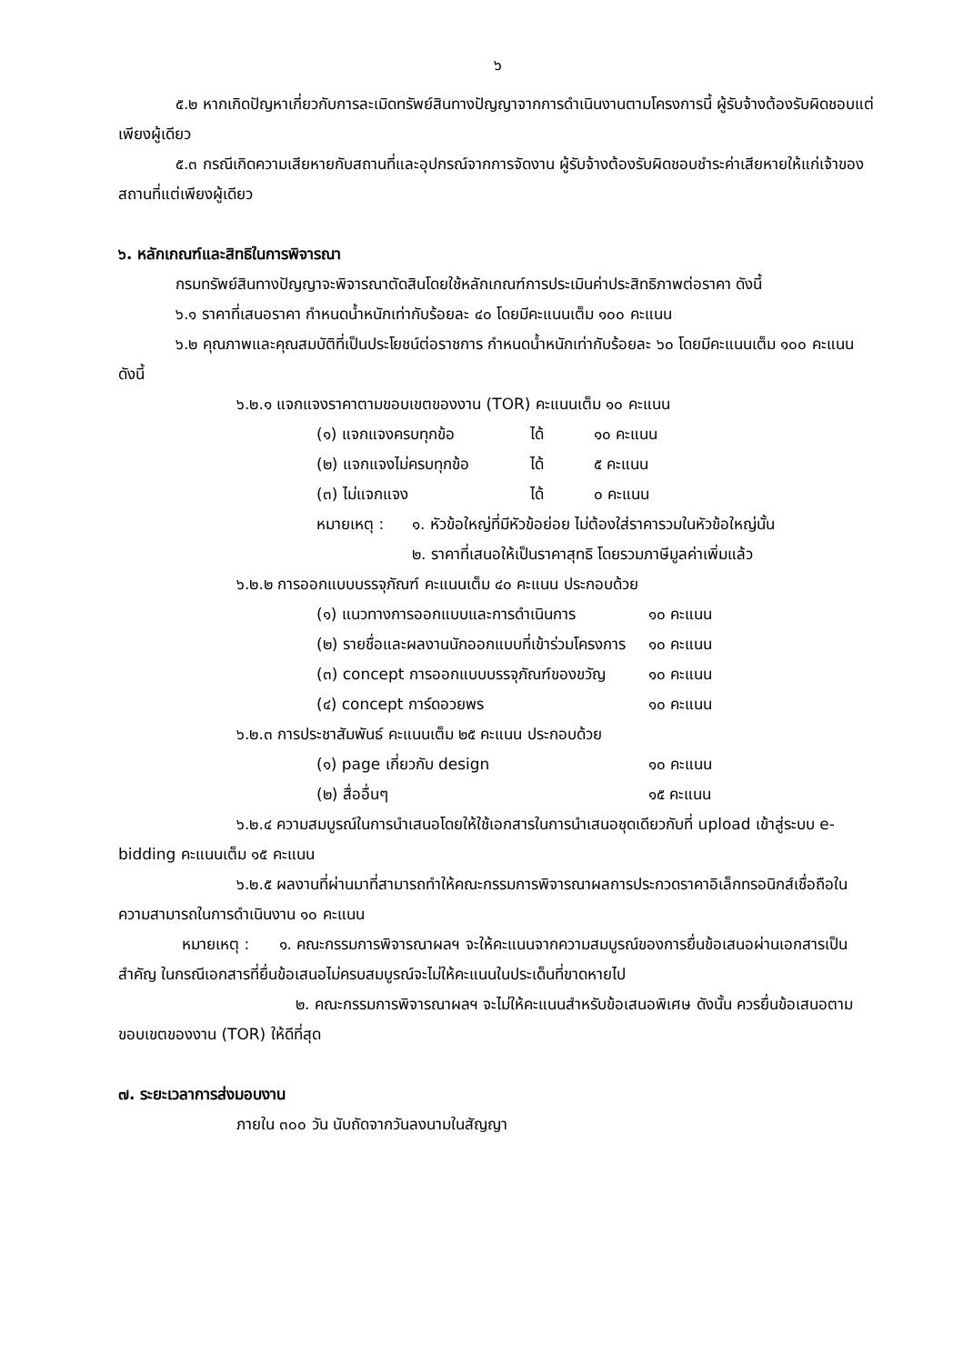๖
๕.๒ หากเกิดปัญหาเกี่ยวกับการละเมิดทรัพย์สินทางปัญญาจากการดำเนินงานตามโครงการนี้ ผู้รับจ้างต้องรับผิดชอบแต่เพียงผู้เดียว
๕.๓ กรณีเกิดความเสียหายกับสถานที่และอุปกรณ์จากการจัดงาน ผู้รับจ้างต้องรับผิดชอบชำระค่าเสียหายให้แก่เจ้าของสถานที่แต่เพียงผู้เดียว
๖. หลักเกณฑ์และสิทธิในการพิจารณา
กรมทรัพย์สินทางปัญญาจะพิจารณาตัดสินโดยใช้หลักเกณฑ์การประเมินค่าประสิทธิภาพต่อราคา ดังนี้
๖.๑ ราคาที่เสนอราคา กำหนดน้ำหนักเท่ากับร้อยละ ๔๐ โดยมีคะแนนเต็ม ๑๐๐ คะแนน
๖.๒ คุณภาพและคุณสมบัติที่เป็นประโยชน์ต่อราชการ กำหนดน้ำหนักเท่ากับร้อยละ ๖๐ โดยมีคะแนนเต็ม ๑๐๐ คะแนน ดังนี้
๖.๒.๑ แจกแจงราคาตามขอบเขตของงาน (TOR) คะแนนเต็ม ๑๐ คะแนน
(๑) แจกแจงครบทุกข้อ ได้ ๑๐ คะแนน
(๒) แจกแจงไม่ครบทุกข้อ ได้ ๕ คะแนน
(๓) ไม่แจกแจง ได้ ๐ คะแนน
หมายเหตุ : ๑. หัวข้อใหญ่ที่มีหัวข้อย่อย ไม่ต้องใส่ราคารวมในหัวข้อใหญ่นั้น
๒. ราคาที่เสนอให้เป็นราคาสุทธิ โดยรวมภาษีมูลค่าเพิ่มแล้ว
๖.๒.๒ การออกแบบบรรจุภัณฑ์ คะแนนเต็ม ๔๐ คะแนน ประกอบด้วย
(๑) แนวทางการออกแบบและการดำเนินการ ๑๐ คะแนน
(๒) รายชื่อและผลงานนักออกแบบที่เข้าร่วมโครงการ ๑๐ คะแนน
(๓) concept การออกแบบบรรจุภัณฑ์ของขวัญ ๑๐ คะแนน
(๔) concept การ์ดอวยพร ๑๐ คะแนน
๖.๒.๓ การประชาสัมพันธ์ คะแนนเต็ม ๒๕ คะแนน ประกอบด้วย
(๑) page เกี่ยวกับ design ๑๐ คะแนน
(๒) สื่ออื่นๆ ๑๕ คะแนน
๖.๒.๔ ความสมบูรณ์ในการนำเสนอโดยให้ใช้เอกสารในการนำเสนอชุดเดียวกับที่ upload เข้าสู่ระบบ e-bidding คะแนนเต็ม ๑๕ คะแนน
๖.๒.๕ ผลงานที่ผ่านมาที่สามารถทำให้คณะกรรมการพิจารณาผลการประกวดราคาอิเล็กทรอนิกส์เชื่อถือในความสามารถในการดำเนินงาน ๑๐ คะแนน
หมายเหตุ : ๑. คณะกรรมการพิจารณาผลฯ จะให้คะแนนจากความสมบูรณ์ของการยื่นข้อเสนอผ่านเอกสารเป็นสำคัญ ในกรณีเอกสารที่ยื่นข้อเสนอไม่ครบสมบูรณ์จะไม่ให้คะแนนในประเด็นที่ขาดหายไป
๒. คณะกรรมการพิจารณาผลฯ จะไม่ให้คะแนนสำหรับข้อเสนอพิเศษ ดังนั้น ควรยื่นข้อเสนอตามขอบเขตของงาน (TOR) ให้ดีที่สุด
๗. ระยะเวลาการส่งมอบงาน
ภายใน ๓๐๐ วัน นับถัดจากวันลงนามในสัญญา